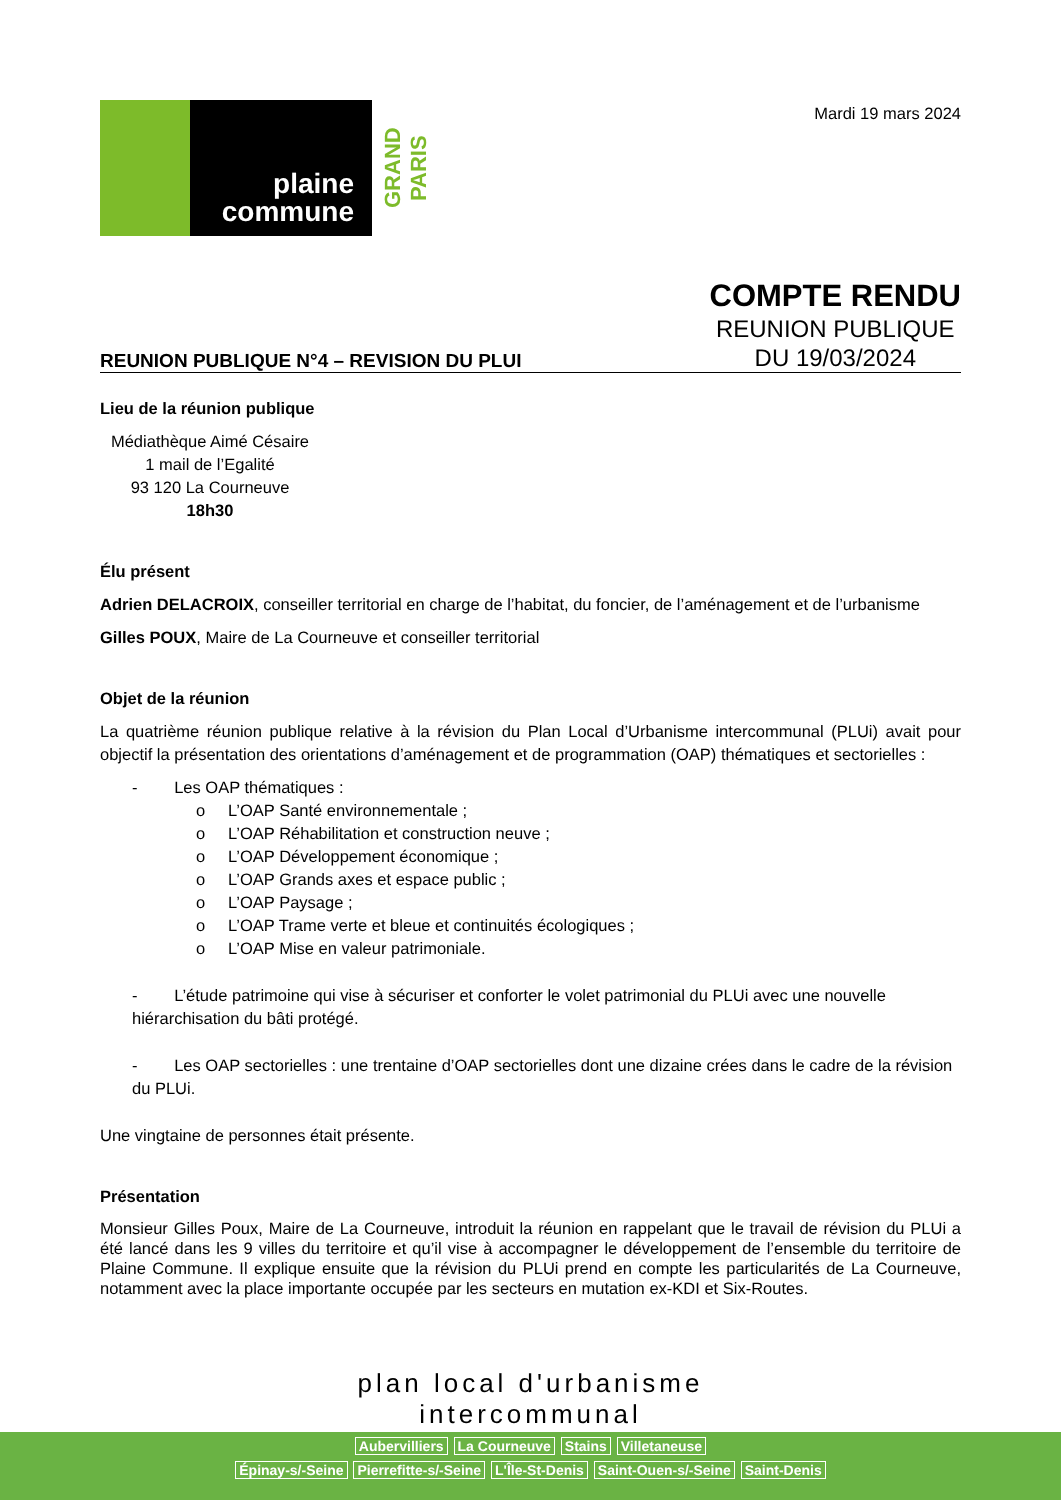plaine
commune
GRAND PARIS
Mardi 19 mars 2024
REUNION PUBLIQUE N°4 – REVISION DU PLUI
COMPTE RENDU
REUNION PUBLIQUE
DU 19/03/2024
Lieu de la réunion publique
Médiathèque Aimé Césaire
1 mail de l’Egalité
93 120 La Courneuve
18h30
Élu présent
Adrien DELACROIX, conseiller territorial en charge de l’habitat, du foncier, de l’aménagement et de l’urbanisme
Gilles POUX, Maire de La Courneuve et conseiller territorial
Objet de la réunion
La quatrième réunion publique relative à la révision du Plan Local d’Urbanisme intercommunal (PLUi) avait pour objectif la présentation des orientations d’aménagement et de programmation (OAP) thématiques et sectorielles :
- Les OAP thématiques :
o L’OAP Santé environnementale ;
o L’OAP Réhabilitation et construction neuve ;
o L’OAP Développement économique ;
o L’OAP Grands axes et espace public ;
o L’OAP Paysage ;
o L’OAP Trame verte et bleue et continuités écologiques ;
o L’OAP Mise en valeur patrimoniale.
- L’étude patrimoine qui vise à sécuriser et conforter le volet patrimonial du PLUi avec une nouvelle hiérarchisation du bâti protégé.
- Les OAP sectorielles : une trentaine d’OAP sectorielles dont une dizaine crées dans le cadre de la révision du PLUi.
Une vingtaine de personnes était présente.
Présentation
Monsieur Gilles Poux, Maire de La Courneuve, introduit la réunion en rappelant que le travail de révision du PLUi a été lancé dans les 9 villes du territoire et qu’il vise à accompagner le développement de l’ensemble du territoire de Plaine Commune. Il explique ensuite que la révision du PLUi prend en compte les particularités de La Courneuve, notamment avec la place importante occupée par les secteurs en mutation ex-KDI et Six-Routes.
plan local d'urbanisme
intercommunal
Aubervilliers La Courneuve Stains Villetaneuse
Épinay-s/-Seine Pierrefitte-s/-Seine L'Île-St-Denis Saint-Ouen-s/-Seine Saint-Denis